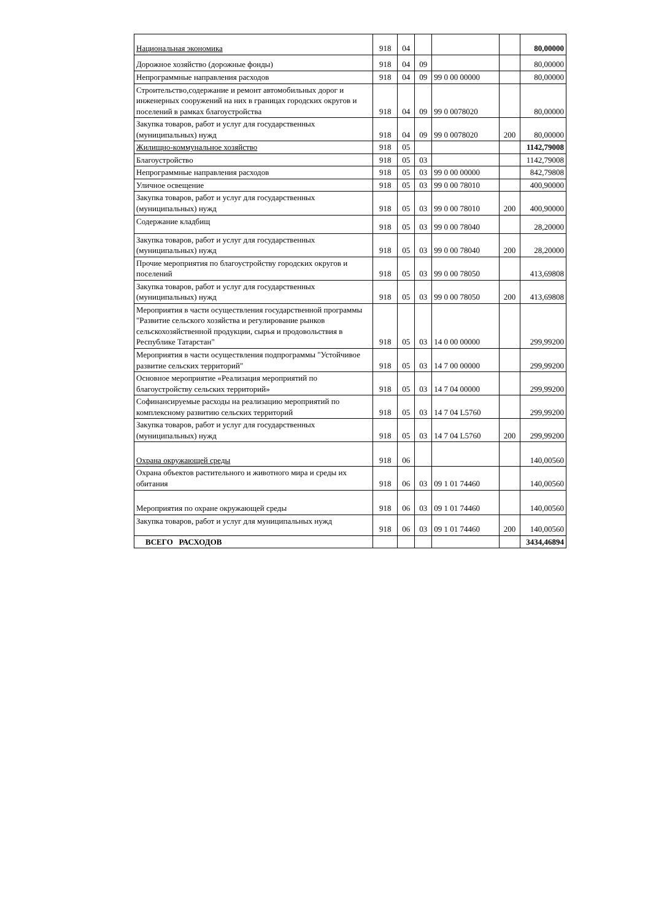| Национальная экономика | 918 | 04 | | | | 80,00000 |
| Дорожное хозяйство (дорожные фонды) | 918 | 04 | 09 | | | 80,00000 |
| Непрограммные направления расходов | 918 | 04 | 09 | 99 0 00 00000 | | 80,00000 |
| Строительство,содержание и ремонт автомобильных дорог и инженерных сооружений на них в границах городских округов и поселений в рамках благоустройства | 918 | 04 | 09 | 99 0 0078020 | | 80,00000 |
| Закупка товаров, работ и услуг для государственных (муниципальных) нужд | 918 | 04 | 09 | 99 0 0078020 | 200 | 80,00000 |
| Жилищно-коммунальное хозяйство | 918 | 05 | | | | 1142,79008 |
| Благоустройство | 918 | 05 | 03 | | | 1142,79008 |
| Непрограммные направления расходов | 918 | 05 | 03 | 99 0 00 00000 | | 842,79808 |
| Уличное освещение | 918 | 05 | 03 | 99 0 00 78010 | | 400,90000 |
| Закупка товаров, работ и услуг для государственных (муниципальных) нужд | 918 | 05 | 03 | 99 0 00 78010 | 200 | 400,90000 |
| Содержание кладбищ | 918 | 05 | 03 | 99 0 00 78040 | | 28,20000 |
| Закупка товаров, работ и услуг для государственных (муниципальных) нужд | 918 | 05 | 03 | 99 0 00 78040 | 200 | 28,20000 |
| Прочие мероприятия по благоустройству городских округов и поселений | 918 | 05 | 03 | 99 0 00 78050 | | 413,69808 |
| Закупка товаров, работ и услуг для государственных (муниципальных) нужд | 918 | 05 | 03 | 99 0 00 78050 | 200 | 413,69808 |
| Мероприятия в части осуществления государственной программы "Развитие сельского хозяйства и регулирование рынков сельскохозяйственной продукции, сырья и продовольствия в Республике Татарстан" | 918 | 05 | 03 | 14 0 00 00000 | | 299,99200 |
| Мероприятия в части осуществления подпрограммы "Устойчивое развитие сельских территорий" | 918 | 05 | 03 | 14 7 00 00000 | | 299,99200 |
| Основное мероприятие «Реализация мероприятий по благоустройству сельских территорий» | 918 | 05 | 03 | 14 7 04 00000 | | 299,99200 |
| Софинансируемые расходы на реализацию мероприятий по комплексному развитию сельских территорий | 918 | 05 | 03 | 14 7 04 L5760 | | 299,99200 |
| Закупка товаров, работ и услуг для государственных (муниципальных) нужд | 918 | 05 | 03 | 14 7 04 L5760 | 200 | 299,99200 |
| Охрана окружающей среды | 918 | 06 | | | | 140,00560 |
| Охрана объектов растительного и животного мира и среды их обитания | 918 | 06 | 03 | 09 1 01 74460 | | 140,00560 |
| Мероприятия по охране окружающей среды | 918 | 06 | 03 | 09 1 01 74460 | | 140,00560 |
| Закупка товаров, работ и услуг для муниципальных нужд | 918 | 06 | 03 | 09 1 01 74460 | 200 | 140,00560 |
| ВСЕГО РАСХОДОВ | | | | | | 3434,46894 |